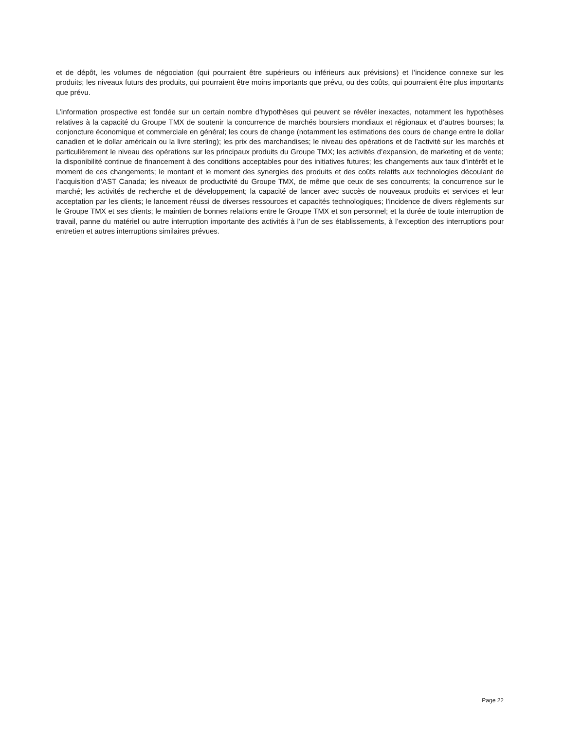et de dépôt, les volumes de négociation (qui pourraient être supérieurs ou inférieurs aux prévisions) et l’incidence connexe sur les produits; les niveaux futurs des produits, qui pourraient être moins importants que prévu, ou des coûts, qui pourraient être plus importants que prévu.
L’information prospective est fondée sur un certain nombre d’hypothèses qui peuvent se révéler inexactes, notamment les hypothèses relatives à la capacité du Groupe TMX de soutenir la concurrence de marchés boursiers mondiaux et régionaux et d’autres bourses; la conjoncture économique et commerciale en général; les cours de change (notamment les estimations des cours de change entre le dollar canadien et le dollar américain ou la livre sterling); les prix des marchandises; le niveau des opérations et de l’activité sur les marchés et particulièrement le niveau des opérations sur les principaux produits du Groupe TMX; les activités d’expansion, de marketing et de vente; la disponibilité continue de financement à des conditions acceptables pour des initiatives futures; les changements aux taux d’intérêt et le moment de ces changements; le montant et le moment des synergies des produits et des coûts relatifs aux technologies découlant de l’acquisition d’AST Canada; les niveaux de productivité du Groupe TMX, de même que ceux de ses concurrents; la concurrence sur le marché; les activités de recherche et de développement; la capacité de lancer avec succès de nouveaux produits et services et leur acceptation par les clients; le lancement réussi de diverses ressources et capacités technologiques; l’incidence de divers règlements sur le Groupe TMX et ses clients; le maintien de bonnes relations entre le Groupe TMX et son personnel; et la durée de toute interruption de travail, panne du matériel ou autre interruption importante des activités à l’un de ses établissements, à l’exception des interruptions pour entretien et autres interruptions similaires prévues.
Page 22